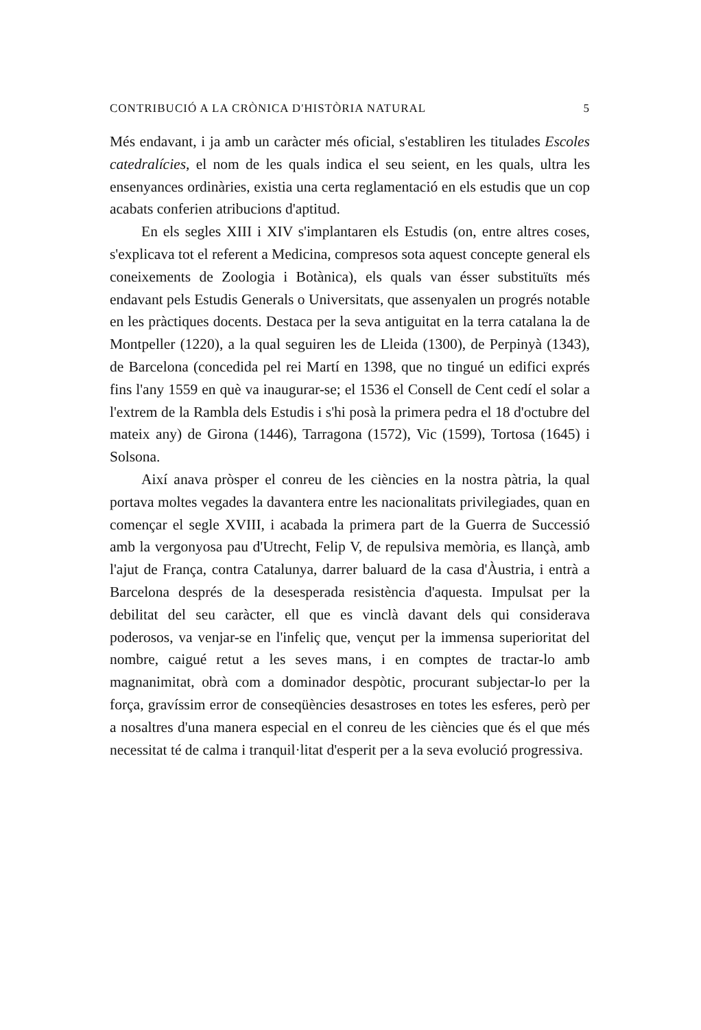CONTRIBUCIÓ A LA CRÒNICA D'HISTÒRIA NATURAL 5
Més endavant, i ja amb un caràcter més oficial, s'establiren les titulades Escoles catedralícies, el nom de les quals indica el seu seient, en les quals, ultra les ensenyances ordinàries, existia una certa reglamentació en els estudis que un cop acabats conferien atribucions d'aptitud.
En els segles XIII i XIV s'implantaren els Estudis (on, entre altres coses, s'explicava tot el referent a Medicina, compresos sota aquest concepte general els coneixements de Zoologia i Botànica), els quals van ésser substituïts més endavant pels Estudis Generals o Universitats, que assenyalen un progrés notable en les pràctiques docents. Destaca per la seva antiguitat en la terra catalana la de Montpeller (1220), a la qual seguiren les de Lleida (1300), de Perpinyà (1343), de Barcelona (concedida pel rei Martí en 1398, que no tingué un edifici exprés fins l'any 1559 en què va inaugurar-se; el 1536 el Consell de Cent cedí el solar a l'extrem de la Rambla dels Estudis i s'hi posà la primera pedra el 18 d'octubre del mateix any) de Girona (1446), Tarragona (1572), Vic (1599), Tortosa (1645) i Solsona.
Així anava pròsper el conreu de les ciències en la nostra pàtria, la qual portava moltes vegades la davantera entre les nacionalitats privilegiades, quan en començar el segle XVIII, i acabada la primera part de la Guerra de Successió amb la vergonyosa pau d'Utrecht, Felip V, de repulsiva memòria, es llançà, amb l'ajut de França, contra Catalunya, darrer baluard de la casa d'Àustria, i entrà a Barcelona després de la desesperada resistència d'aquesta. Impulsat per la debilitat del seu caràcter, ell que es vinclà davant dels qui considerava poderosos, va venjar-se en l'infeliç que, vençut per la immensa superioritat del nombre, caigué retut a les seves mans, i en comptes de tractar-lo amb magnanimitat, obrà com a dominador despòtic, procurant subjectar-lo per la força, gravíssim error de conseqüències desastroses en totes les esferes, però per a nosaltres d'una manera especial en el conreu de les ciències que és el que més necessitat té de calma i tranquil·litat d'esperit per a la seva evolució progressiva.